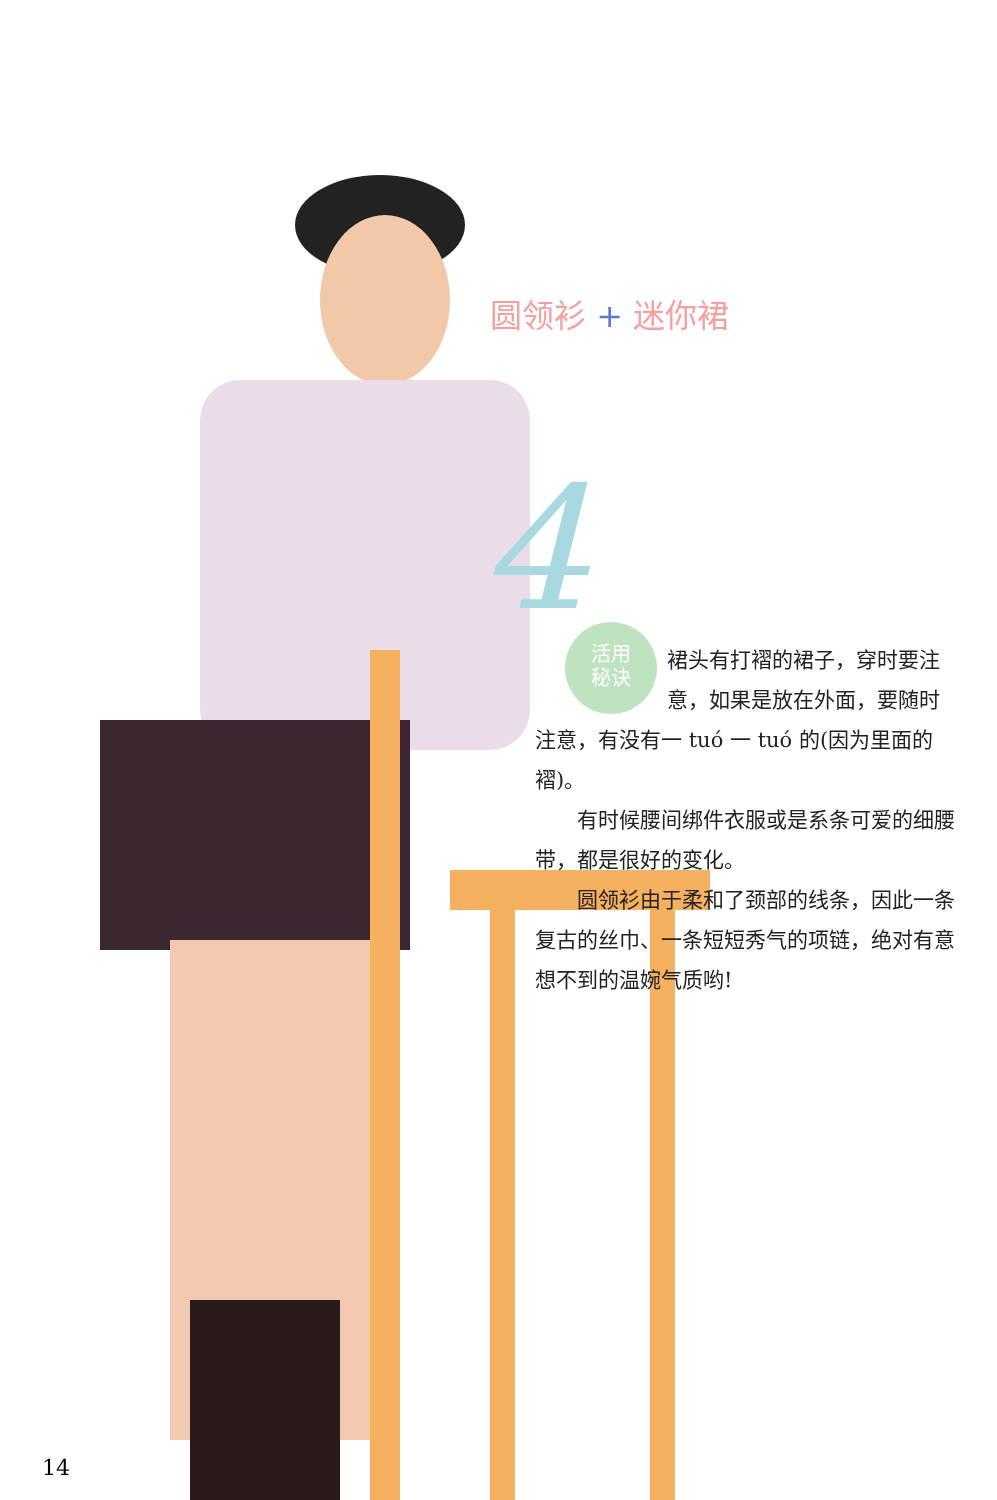圆领衫 + 迷你裙
4
活用
秘诀
裙头有打褶的裙子，穿时要注意，如果是放在外面，要随时注意，有没有一 tuó 一 tuó 的(因为里面的褶)。
有时候腰间绑件衣服或是系条可爱的细腰带，都是很好的变化。
圆领衫由于柔和了颈部的线条，因此一条复古的丝巾、一条短短秀气的项链，绝对有意想不到的温婉气质哟!
14